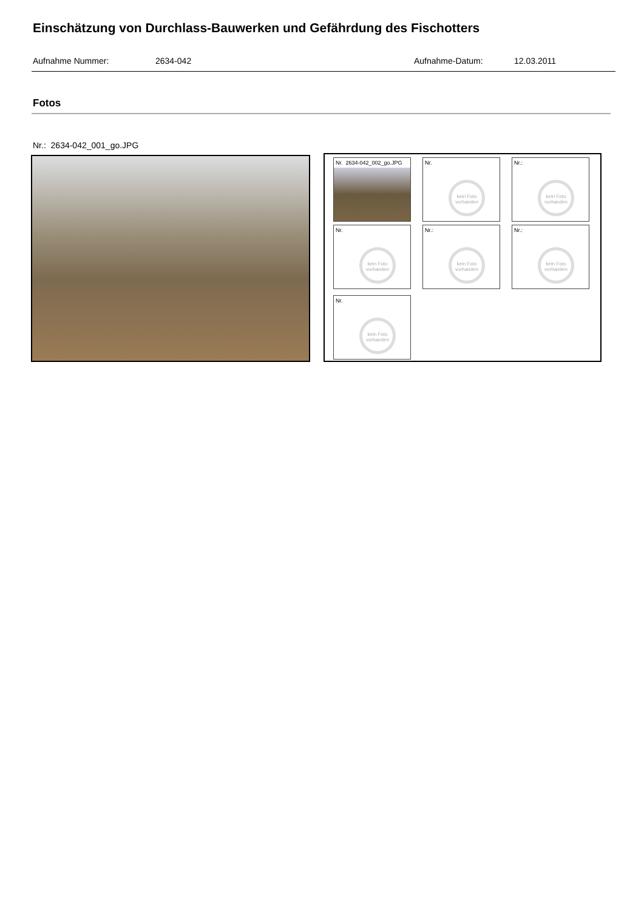Einschätzung von Durchlass-Bauwerken und Gefährdung des Fischotters
Aufnahme Nummer: 2634-042 Aufnahme-Datum: 12.03.2011
Fotos
Nr.: 2634-042_001_go.JPG
Nr. 2634-042_002_go.JPG
Nr.
kein Foto vorhanden
Nr.:
kein Foto vorhanden
Nr.
kein Foto vorhanden
Nr.:
kein Foto vorhanden
Nr.:
kein Foto vorhanden
Nr.
kein Foto vorhanden